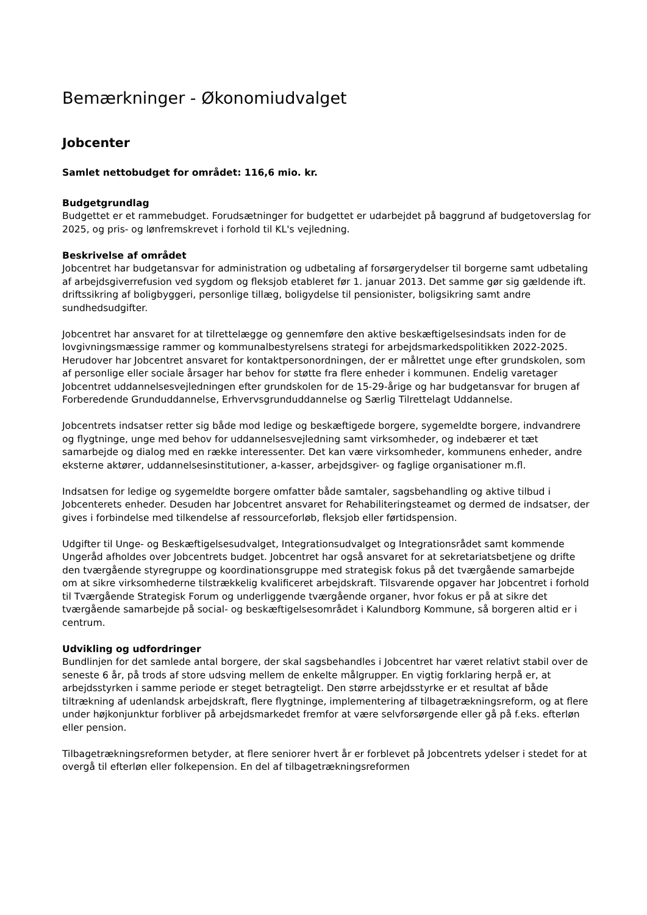Bemærkninger - Økonomiudvalget
Jobcenter
Samlet nettobudget for området: 116,6 mio. kr.
Budgetgrundlag
Budgettet er et rammebudget. Forudsætninger for budgettet er udarbejdet på baggrund af budgetoverslag for 2025, og pris- og lønfremskrevet i forhold til KL's vejledning.
Beskrivelse af området
Jobcentret har budgetansvar for administration og udbetaling af forsørgerydelser til borgerne samt udbetaling af arbejdsgiverrefusion ved sygdom og fleksjob etableret før 1. januar 2013. Det samme gør sig gældende ift. driftssikring af boligbyggeri, personlige tillæg, boligydelse til pensionister, boligsikring samt andre sundhedsudgifter.
Jobcentret har ansvaret for at tilrettelægge og gennemføre den aktive beskæftigelsesindsats inden for de lovgivningsmæssige rammer og kommunalbestyrelsens strategi for arbejdsmarkedspolitikken 2022-2025. Herudover har Jobcentret ansvaret for kontaktpersonordningen, der er målrettet unge efter grundskolen, som af personlige eller sociale årsager har behov for støtte fra flere enheder i kommunen. Endelig varetager Jobcentret uddannelsesvejledningen efter grundskolen for de 15-29-årige og har budgetansvar for brugen af Forberedende Grunduddannelse, Erhvervsgrunduddannelse og Særlig Tilrettelagt Uddannelse.
Jobcentrets indsatser retter sig både mod ledige og beskæftigede borgere, sygemeldte borgere, indvandrere og flygtninge, unge med behov for uddannelsesvejledning samt virksomheder, og indebærer et tæt samarbejde og dialog med en række interessenter. Det kan være virksomheder, kommunens enheder, andre eksterne aktører, uddannelsesinstitutioner, a-kasser, arbejdsgiver- og faglige organisationer m.fl.
Indsatsen for ledige og sygemeldte borgere omfatter både samtaler, sagsbehandling og aktive tilbud i Jobcenterets enheder. Desuden har Jobcentret ansvaret for Rehabiliteringsteamet og dermed de indsatser, der gives i forbindelse med tilkendelse af ressourceforløb, fleksjob eller førtidspension.
Udgifter til Unge- og Beskæftigelsesudvalget, Integrationsudvalget og Integrationsrådet samt kommende Ungeråd afholdes over Jobcentrets budget. Jobcentret har også ansvaret for at sekretariatsbetjene og drifte den tværgående styregruppe og koordinationsgruppe med strategisk fokus på det tværgående samarbejde om at sikre virksomhederne tilstrækkelig kvalificeret arbejdskraft. Tilsvarende opgaver har Jobcentret i forhold til Tværgående Strategisk Forum og underliggende tværgående organer, hvor fokus er på at sikre det tværgående samarbejde på social- og beskæftigelsesområdet i Kalundborg Kommune, så borgeren altid er i centrum.
Udvikling og udfordringer
Bundlinjen for det samlede antal borgere, der skal sagsbehandles i Jobcentret har været relativt stabil over de seneste 6 år, på trods af store udsving mellem de enkelte målgrupper. En vigtig forklaring herpå er, at arbejdsstyrken i samme periode er steget betragteligt. Den større arbejdsstyrke er et resultat af både tiltrækning af udenlandsk arbejdskraft, flere flygtninge, implementering af tilbagetrækningsreform, og at flere under højkonjunktur forbliver på arbejdsmarkedet fremfor at være selvforsørgende eller gå på f.eks. efterløn eller pension.
Tilbagetrækningsreformen betyder, at flere seniorer hvert år er forblevet på Jobcentrets ydelser i stedet for at overgå til efterløn eller folkepension. En del af tilbagetrækningsreformen